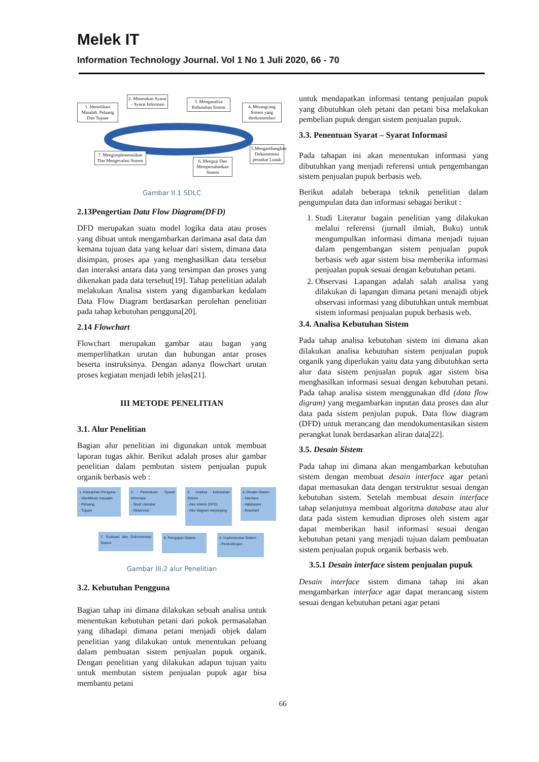Melek IT
Information Technology Journal. Vol 1 No 1 Juli 2020, 66 - 70
1. Identifikasi Masalah, Peluang Dan Tujuan
2. Menetukan Syarat – Syarat Informasi
3. Menganalisa Kebutuhan Sistem
4. Merangcang Sistem yang direkomendasi
5.Mengambangkan Dokumentasi perankat Lunak
6. Menguji Dan Mempertahankan Sistem
7. Mengimplemetasikan Dan Mengevalasi Sistem
Gambar II.1 SDLC
2.13Pengertian Data Flow Diagram(DFD)
DFD merupakan suatu model logika data atau proses yang dibuat untuk mengambarkan darimana asal data dan kemana tujuan data yang keluar dari sistem, dimana data disimpan, proses apa yang menghasilkan data tersebut dan interaksi antara data yang tersimpan dan proses yang dikenakan pada data tersebut[19]. Tahap penelitian adalah melakukan Analisa sistem yang digambarkan kedalam Data Flow Diagram berdasarkan perolehan penelitian pada tahap kebutuhan pengguna[20].
2.14 Flowchart
Flowchart merupakan gambar atau bagan yang memperlihatkan urutan dan hubungan antar proses beserta instruksinya. Dengan adanya flowchart urutan proses kegiatan menjadi lebih jelas[21].
III METODE PENELITIAN
3.1. Alur Penelitian
Bagian alur penelitian ini digunakan untuk membuat laporan tugas akhir. Berikut adalah proses alur gambar penelitian dalam pembutan sistem penjualan pupuk organik berbasis web :
1. Kebutuhan Penguna
- Identifikasi masalah
- Peluang
- Tujuan
2. Penentuan Syarat Informasi
- Studi Literatur
- Observasi
3. Analisa Kebutuhan Sistem
- Alur sistem (DFD)
- Alur diagram berjenjang
4. Desain Sistem
- Interface
- databases
- flowchart
5. Implementasi Sistem
- Penkodingan
6. Pengujian Sistem
7. Evaluasi dan Dokomentasi Sistem
Gambar III.2 alur Penelitian
3.2. Kebutuhan Pengguna
Bagian tahap ini dimana dilakukan sebuah analisa untuk menentukan kebutuhan petani dari pokok permasalahan yang dihadapi dimana petani menjadi objek dalam penelitian yang dilakukan untuk menentukan peluang dalam pembuatan sistem penjualan pupuk organik. Dengan penelitian yang dilakukan adapun tujuan yaitu untuk membutan sistem penjualan pupuk agar bisa membantu petani
untuk mendapatkan informasi tentang penjualan pupuk yang dibutuhkan oleh petani dan petani bisa melakukan pembelian pupuk dengan sistem penjualan pupuk.
3.3. Penentuan Syarat – Syarat Informasi
Pada tahapan ini akan menentukan informasi yang dibutuhkan yang menjadi referensi untuk pengembangan sistem penjualan pupuk berbasis web.
Berikut adalah beberapa teknik penelitian dalam pengumpulan data dan informasi sebagai berikut :
1. Studi Literatur bagain penelitian yang dilakukan melalui referensi (jurnall ilmiah, Buku) untuk mengumpulkan informasi dimana menjadi tujuan dalam pengembangan sistem penjualan pupuk berbasis web agar sistem bisa memberika informasi penjualan pupuk sesuai dengan kebutuhan petani.
2. Observasi Lapangan adalah salah analisa yang dilakukan di lapangan dimana petani menajdi objek observasi informasi yang dibutuhkan untuk membuat sistem informasi penjualan pupuk berbasis web.
3.4. Analisa Kebutuhan Sistem
Pada tahap analisa kebutuhan sistem ini dimana akan dilakukan analisa kebutuhan sistem penjualan pupuk organik yang diperlukan yaitu data yang dibutuhkan serta alur data sistem penjualan pupuk agar sistem bisa menghasilkan informasi sesuai dengan kebutuhan petani. Pada tahap analisa sistem menggunakan dfd (data flow digram) yang megambarkan inputan data proses dan alur data pada sistem penjulan pupuk. Data flow diagram (DFD) untuk merancang dan mendokumentasikan sistem perangkat lunak berdasarkan aliran data[22].
3.5. Desain Sistem
Pada tahap ini dimana akan mengambarkan kebutuhan sistem dengan membuat desain interface agar petani dapat memasukan data dengan terstruktur sesuai dengan kebutuhan sistem. Setelah membuat desain interface tahap selanjutnya membuat algoritma database atau alur data pada sistem kemudian diproses oleh sistem agar dapat memberikan hasil informasi sesuai dengan kebutuhan petani yang menjadi tujuan dalam pembuatan sistem penjualan pupuk organik berbasis web.
3.5.1 Desain interface sistem penjualan pupuk
Desain interface sistem dimana tahap ini akan mengambarkan interface agar dapat merancang sistem sesuai dengan kebutuhan petani agar petani
66